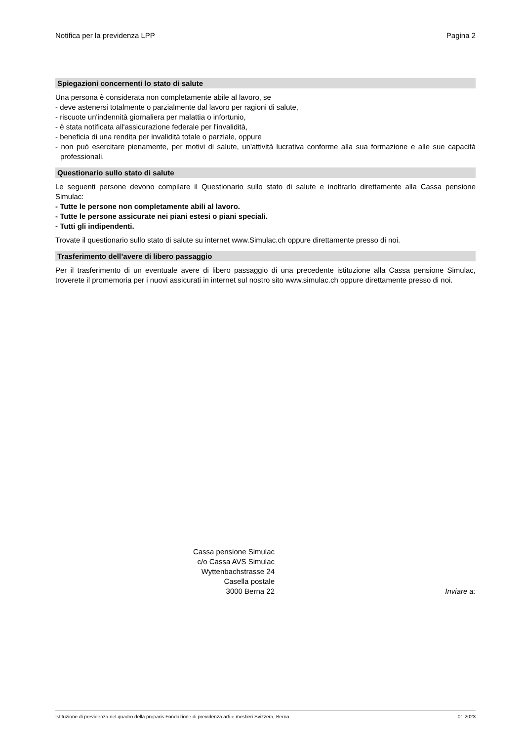Notifica per la previdenza LPP Pagina 2
Spiegazioni concernenti lo stato di salute
Una persona è considerata non completamente abile al lavoro, se
- deve astenersi totalmente o parzialmente dal lavoro per ragioni di salute,
- riscuote un'indennità giornaliera per malattia o infortunio,
- è stata notificata all'assicurazione federale per l'invalidità,
- beneficia di una rendita per invalidità totale o parziale, oppure
- non può esercitare pienamente, per motivi di salute, un'attività lucrativa conforme alla sua formazione e alle sue capacità professionali.
Questionario sullo stato di salute
Le seguenti persone devono compilare il Questionario sullo stato di salute e inoltrarlo direttamente alla Cassa pensione Simulac:
- Tutte le persone non completamente abili al lavoro.
- Tutte le persone assicurate nei piani estesi o piani speciali.
- Tutti gli indipendenti.
Trovate il questionario sullo stato di salute su internet www.Simulac.ch oppure direttamente presso di noi.
Trasferimento dell’avere di libero passaggio
Per il trasferimento di un eventuale avere di libero passaggio di una precedente istituzione alla Cassa pensione Simulac, troverete il promemoria per i nuovi assicurati in internet sul nostro sito www.simulac.ch oppure direttamente presso di noi.
Cassa pensione Simulac
c/o Cassa AVS Simulac
Wyttenbachstrasse 24
Casella postale
3000 Berna 22
Inviare a:
Istituzione di previdenza nel quadro della proparis Fondazione di previdenza arti e mestieri Svizzera, Berna 01.2023